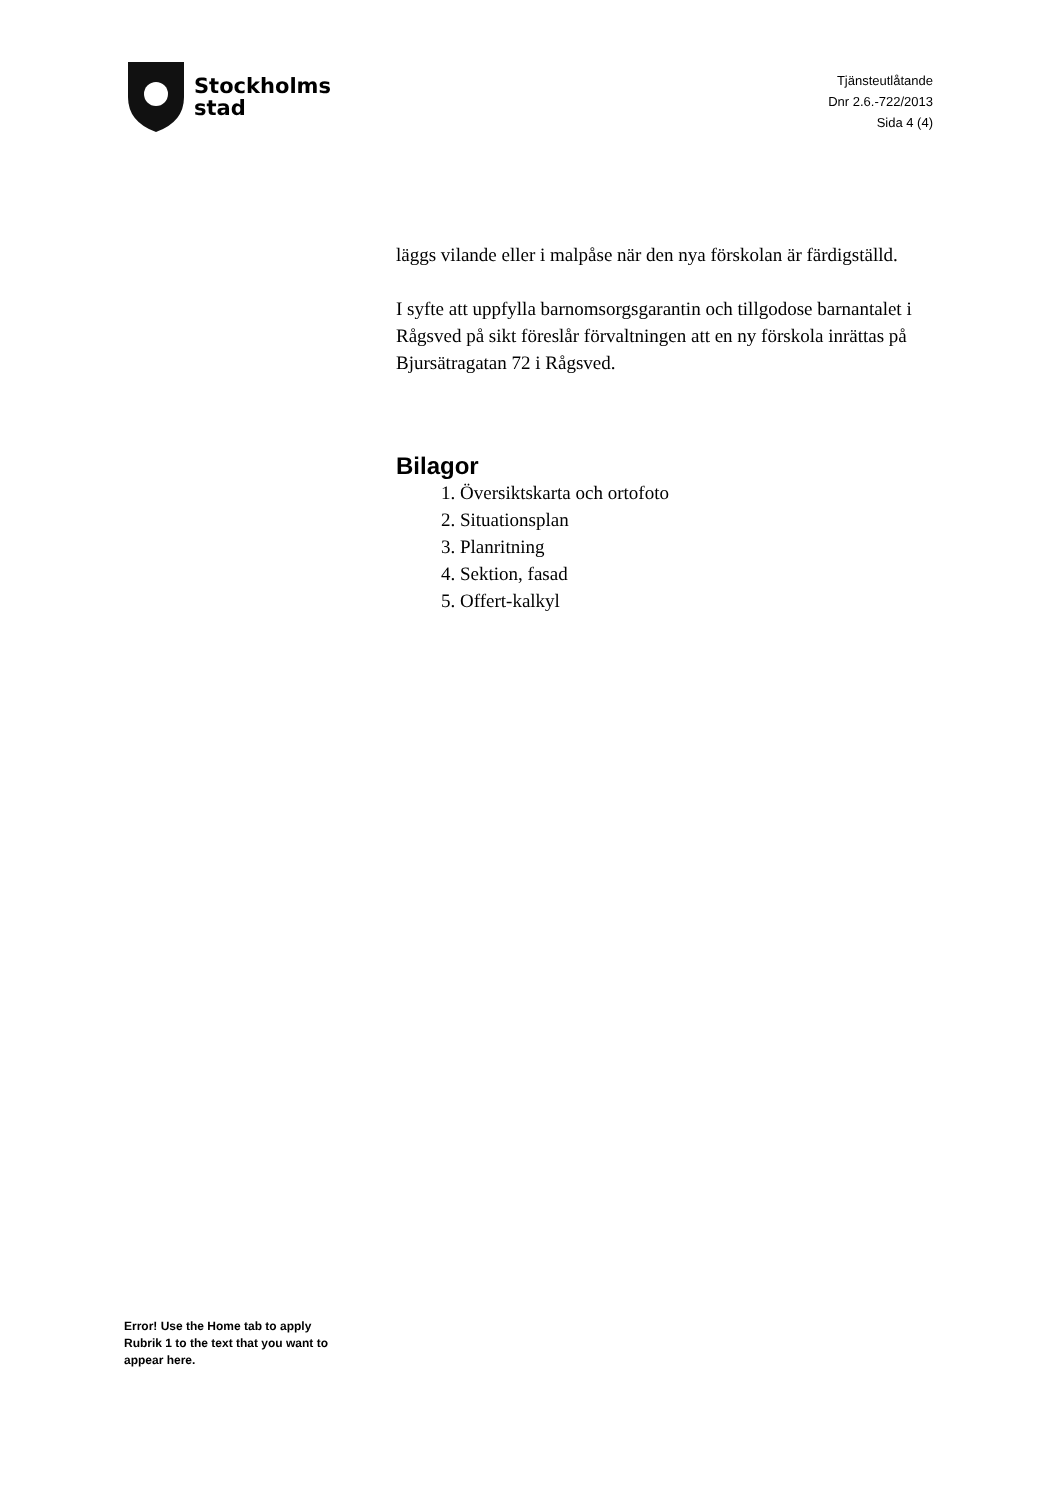Stockholms
stad
Tjänsteutlåtande
Dnr 2.6.-722/2013
Sida 4 (4)
läggs vilande eller i malpåse när den nya förskolan är färdigställd.
I syfte att uppfylla barnomsorgsgarantin och tillgodose barnantalet i Rågsved på sikt föreslår förvaltningen att en ny förskola inrättas på Bjursätragatan 72 i Rågsved.
Bilagor
1. Översiktskarta och ortofoto
2. Situationsplan
3. Planritning
4. Sektion, fasad
5. Offert-kalkyl
Error! Use the Home tab to apply Rubrik 1 to the text that you want to appear here.